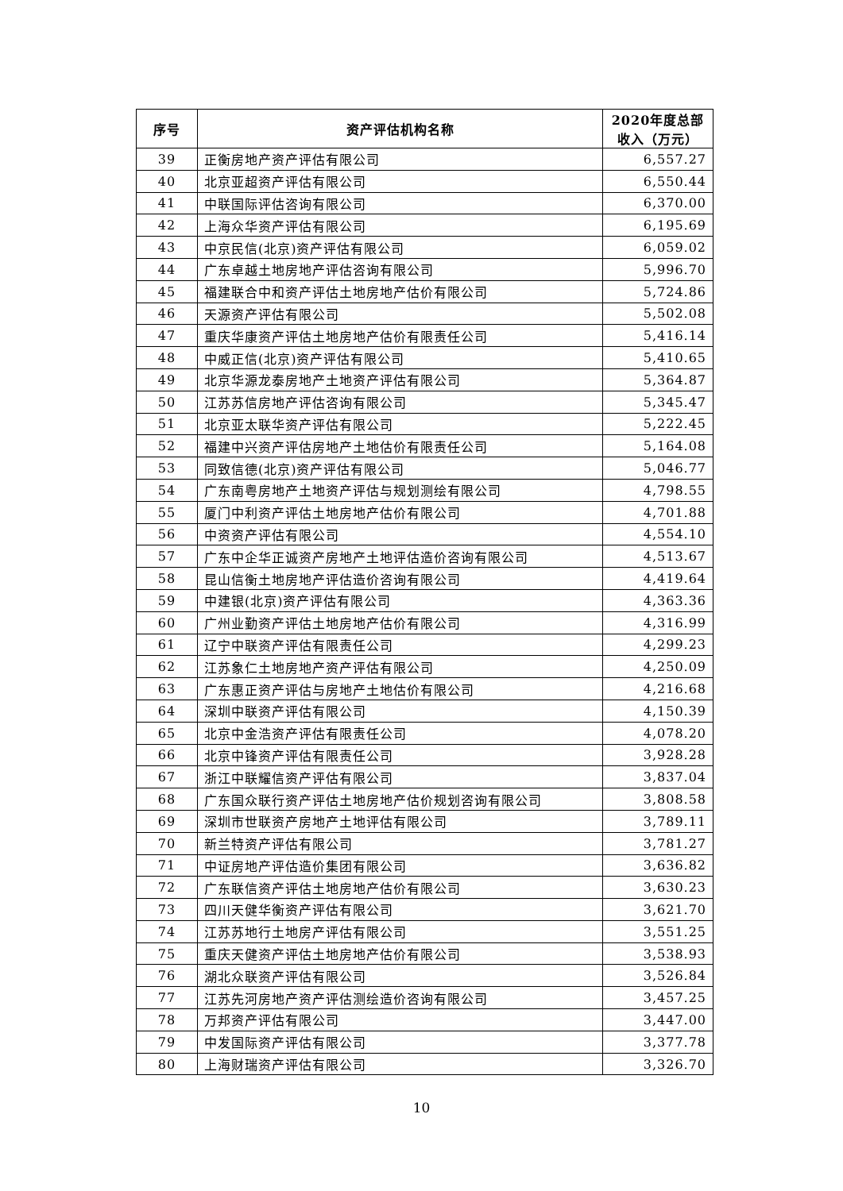| 序号 | 资产评估机构名称 | 2020年度总部 收入（万元） |
| --- | --- | --- |
| 39 | 正衡房地产资产评估有限公司 | 6,557.27 |
| 40 | 北京亚超资产评估有限公司 | 6,550.44 |
| 41 | 中联国际评估咨询有限公司 | 6,370.00 |
| 42 | 上海众华资产评估有限公司 | 6,195.69 |
| 43 | 中京民信(北京)资产评估有限公司 | 6,059.02 |
| 44 | 广东卓越土地房地产评估咨询有限公司 | 5,996.70 |
| 45 | 福建联合中和资产评估土地房地产估价有限公司 | 5,724.86 |
| 46 | 天源资产评估有限公司 | 5,502.08 |
| 47 | 重庆华康资产评估土地房地产估价有限责任公司 | 5,416.14 |
| 48 | 中威正信(北京)资产评估有限公司 | 5,410.65 |
| 49 | 北京华源龙泰房地产土地资产评估有限公司 | 5,364.87 |
| 50 | 江苏苏信房地产评估咨询有限公司 | 5,345.47 |
| 51 | 北京亚太联华资产评估有限公司 | 5,222.45 |
| 52 | 福建中兴资产评估房地产土地估价有限责任公司 | 5,164.08 |
| 53 | 同致信德(北京)资产评估有限公司 | 5,046.77 |
| 54 | 广东南粤房地产土地资产评估与规划测绘有限公司 | 4,798.55 |
| 55 | 厦门中利资产评估土地房地产估价有限公司 | 4,701.88 |
| 56 | 中资资产评估有限公司 | 4,554.10 |
| 57 | 广东中企华正诚资产房地产土地评估造价咨询有限公司 | 4,513.67 |
| 58 | 昆山信衡土地房地产评估造价咨询有限公司 | 4,419.64 |
| 59 | 中建银(北京)资产评估有限公司 | 4,363.36 |
| 60 | 广州业勤资产评估土地房地产估价有限公司 | 4,316.99 |
| 61 | 辽宁中联资产评估有限责任公司 | 4,299.23 |
| 62 | 江苏象仁土地房地产资产评估有限公司 | 4,250.09 |
| 63 | 广东惠正资产评估与房地产土地估价有限公司 | 4,216.68 |
| 64 | 深圳中联资产评估有限公司 | 4,150.39 |
| 65 | 北京中金浩资产评估有限责任公司 | 4,078.20 |
| 66 | 北京中锋资产评估有限责任公司 | 3,928.28 |
| 67 | 浙江中联耀信资产评估有限公司 | 3,837.04 |
| 68 | 广东国众联行资产评估土地房地产估价规划咨询有限公司 | 3,808.58 |
| 69 | 深圳市世联资产房地产土地评估有限公司 | 3,789.11 |
| 70 | 新兰特资产评估有限公司 | 3,781.27 |
| 71 | 中证房地产评估造价集团有限公司 | 3,636.82 |
| 72 | 广东联信资产评估土地房地产估价有限公司 | 3,630.23 |
| 73 | 四川天健华衡资产评估有限公司 | 3,621.70 |
| 74 | 江苏苏地行土地房产评估有限公司 | 3,551.25 |
| 75 | 重庆天健资产评估土地房地产估价有限公司 | 3,538.93 |
| 76 | 湖北众联资产评估有限公司 | 3,526.84 |
| 77 | 江苏先河房地产资产评估测绘造价咨询有限公司 | 3,457.25 |
| 78 | 万邦资产评估有限公司 | 3,447.00 |
| 79 | 中发国际资产评估有限公司 | 3,377.78 |
| 80 | 上海财瑞资产评估有限公司 | 3,326.70 |
10